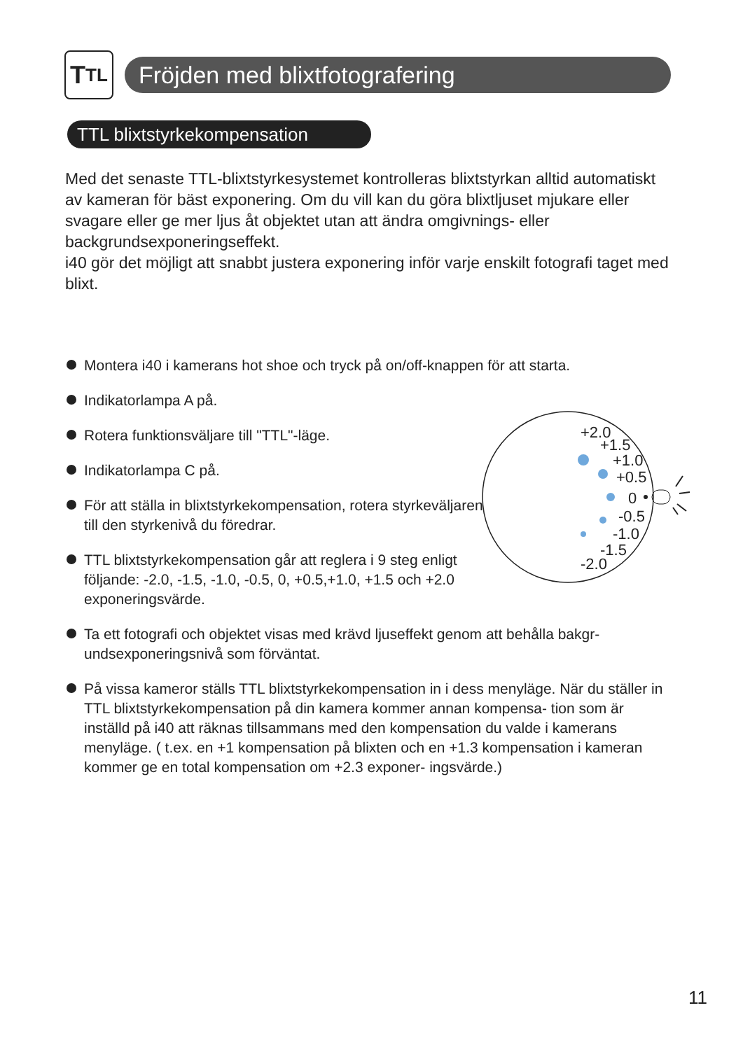T TL
Fröjden med blixtfotografering
TTL blixtstyrkekompensation
Med det senaste TTL-blixtstyrkesystemet kontrolleras blixtstyrkan alltid automatiskt av kameran för bäst exponering. Om du vill kan du göra blixtljuset mjukare eller svagare eller ge mer ljus åt objektet utan att ändra omgivnings- eller backgrundsexponeringseffekt.
i40 gör det möjligt att snabbt justera exponering inför varje enskilt fotografi taget med blixt.
Montera i40 i kamerans hot shoe och tryck på on/off-knappen för att starta.
Indikatorlampa A på.
Rotera funktionsväljare till "TTL"-läge.
Indikatorlampa C på.
För att ställa in blixtstyrkekompensation, rotera styrkeväljaren till den styrkenivå du föredrar.
TTL blixtstyrkekompensation går att reglera i 9 steg enligt följande: -2.0, -1.5, -1.0, -0.5, 0, +0.5,+1.0, +1.5 och +2.0 exponeringsvärde.
Ta ett fotografi och objektet visas med krävd ljuseffekt genom att behålla bakgr- undsexponeringsnivå som förväntat.
På vissa kameror ställs TTL blixtstyrkekompensation in i dess menyläge. När du ställer in TTL blixtstyrkekompensation på din kamera kommer annan kompensa- tion som är inställd på i40 att räknas tillsammans med den kompensation du valde i kamerans menyläge. ( t.ex. en +1 kompensation på blixten och en +1.3 kompensation i kameran kommer ge en total kompensation om +2.3 exponer- ingsvärde.)
+2.0
+1.5
+1.0
+0.5
0
-0.5
-1.0
-1.5
-2.0
11